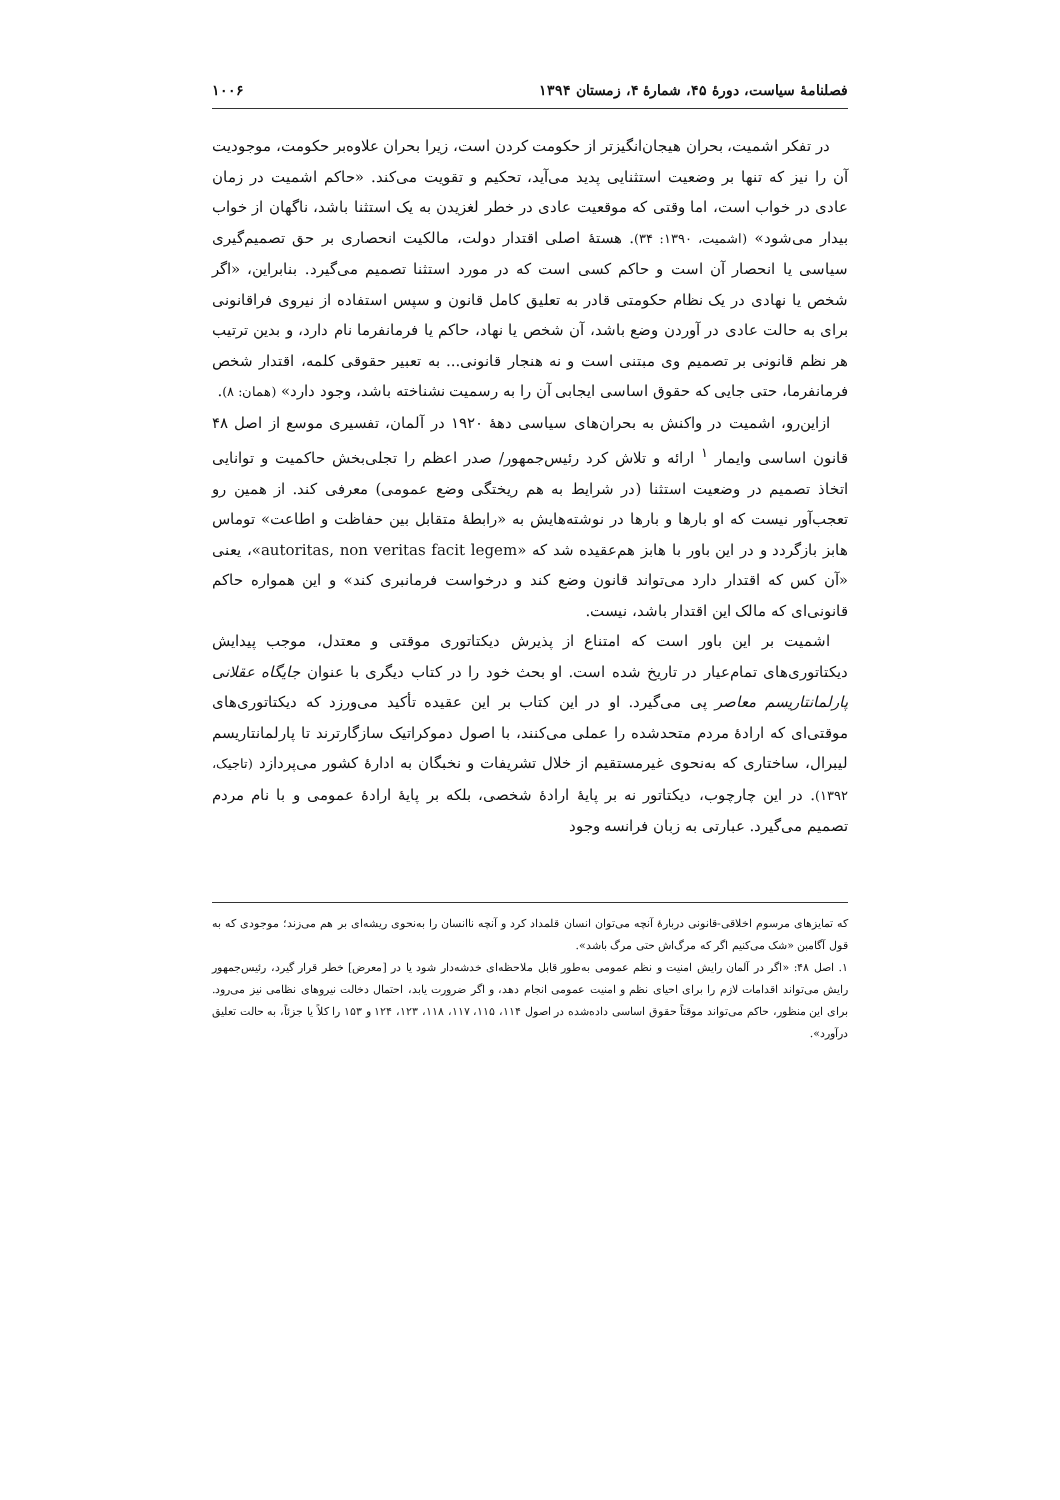فصلنامهٔ سیاست، دورهٔ ۴۵، شمارهٔ ۴، زمستان ۱۳۹۴ ۱۰۰۶
در تفکر اشمیت، بحران هیجان‌انگیزتر از حکومت کردن است، زیرا بحران علاوه‌بر حکومت، موجودیت آن را نیز که تنها بر وضعیت استثنایی پدید می‌آید، تحکیم و تقویت می‌کند. «حاکم اشمیت در زمان عادی در خواب است، اما وقتی که موقعیت عادی در خطر لغزیدن به یک استثنا باشد، ناگهان از خواب بیدار می‌شود» (اشمیت، ۱۳۹۰: ۳۴). هستهٔ اصلی اقتدار دولت، مالکیت انحصاری بر حق تصمیم‌گیری سیاسی یا انحصار آن است و حاکم کسی است که در مورد استثنا تصمیم می‌گیرد. بنابراین، «اگر شخص یا نهادی در یک نظام حکومتی قادر به تعلیق کامل قانون و سپس استفاده از نیروی فراقانونی برای به حالت عادی در آوردن وضع باشد، آن شخص یا نهاد، حاکم یا فرمانفرما نام دارد، و بدین ترتیب هر نظم قانونی بر تصمیم وی مبتنی است و نه هنجار قانونی... به تعبیر حقوقی کلمه، اقتدار شخص فرمانفرما، حتی جایی که حقوق اساسی ایجابی آن را به رسمیت نشناخته باشد، وجود دارد» (همان: ۸).
ازاین‌رو، اشمیت در واکنش به بحران‌های سیاسی دههٔ ۱۹۲۰ در آلمان، تفسیری موسع از اصل ۴۸ قانون اساسی وایمار <sup>۱</sup> ارائه و تلاش کرد رئیس‌جمهور/ صدر اعظم را تجلی‌بخش حاکمیت و توانایی اتخاذ تصمیم در وضعیت استثنا (در شرایط به هم ریختگی وضع عمومی) معرفی کند. از همین رو تعجب‌آور نیست که او بارها و بارها در نوشته‌هایش به «رابطهٔ متقابل بین حفاظت و اطاعت» توماس هابز بازگردد و در این باور با هابز هم‌عقیده شد که «autoritas, non veritas facit legem»، یعنی «آن کس که اقتدار دارد می‌تواند قانون وضع کند و درخواست فرمانبری کند» و این همواره حاکم قانونی‌ای که مالک این اقتدار باشد، نیست.
اشمیت بر این باور است که امتناع از پذیرش دیکتاتوری موقتی و معتدل، موجب پیدایش دیکتاتوری‌های تمام‌عیار در تاریخ شده است. او بحث خود را در کتاب دیگری با عنوان جایگاه عقلانی پارلمانتاریسم معاصر پی می‌گیرد. او در این کتاب بر این عقیده تأکید می‌ورزد که دیکتاتوری‌های موقتی‌ای که ارادهٔ مردم متحدشده را عملی می‌کنند، با اصول دموکراتیک سازگارترند تا پارلمانتاریسم لیبرال، ساختاری که به‌نحوی غیرمستقیم از خلال تشریفات و نخبگان به ادارهٔ کشور می‌پردازد (تاجیک، ۱۳۹۲). در این چارچوب، دیکتاتور نه بر پایهٔ ارادهٔ شخصی، بلکه بر پایهٔ ارادهٔ عمومی و با نام مردم تصمیم می‌گیرد. عبارتی به زبان فرانسه وجود
که تمایزهای مرسوم اخلاقی-قانونی دربارهٔ آنچه می‌توان انسان قلمداد کرد و آنچه ناانسان را به‌نحوی ریشه‌ای بر هم می‌زند؛ موجودی که به قول آگامبن «شک می‌کنیم اگر که مرگ‌اش حتی مرگ باشد».
۱. اصل ۴۸: «اگر در آلمان رایش امنیت و نظم عمومی به‌طور قابل ملاحظه‌ای خدشه‌دار شود یا در [معرض] خطر قرار گیرد، رئیس‌جمهور رایش می‌تواند اقدامات لازم را برای احیای نظم و امنیت عمومی انجام دهد، و اگر ضرورت یابد، احتمال دخالت نیروهای نظامی نیز می‌رود. برای این منظور، حاکم می‌تواند موقتاً حقوق اساسی داده‌شده در اصول ۱۱۴، ۱۱۵، ۱۱۷، ۱۱۸، ۱۲۳، ۱۲۴ و ۱۵۳ را کلاً یا جزئاً، به حالت تعلیق درآورد».